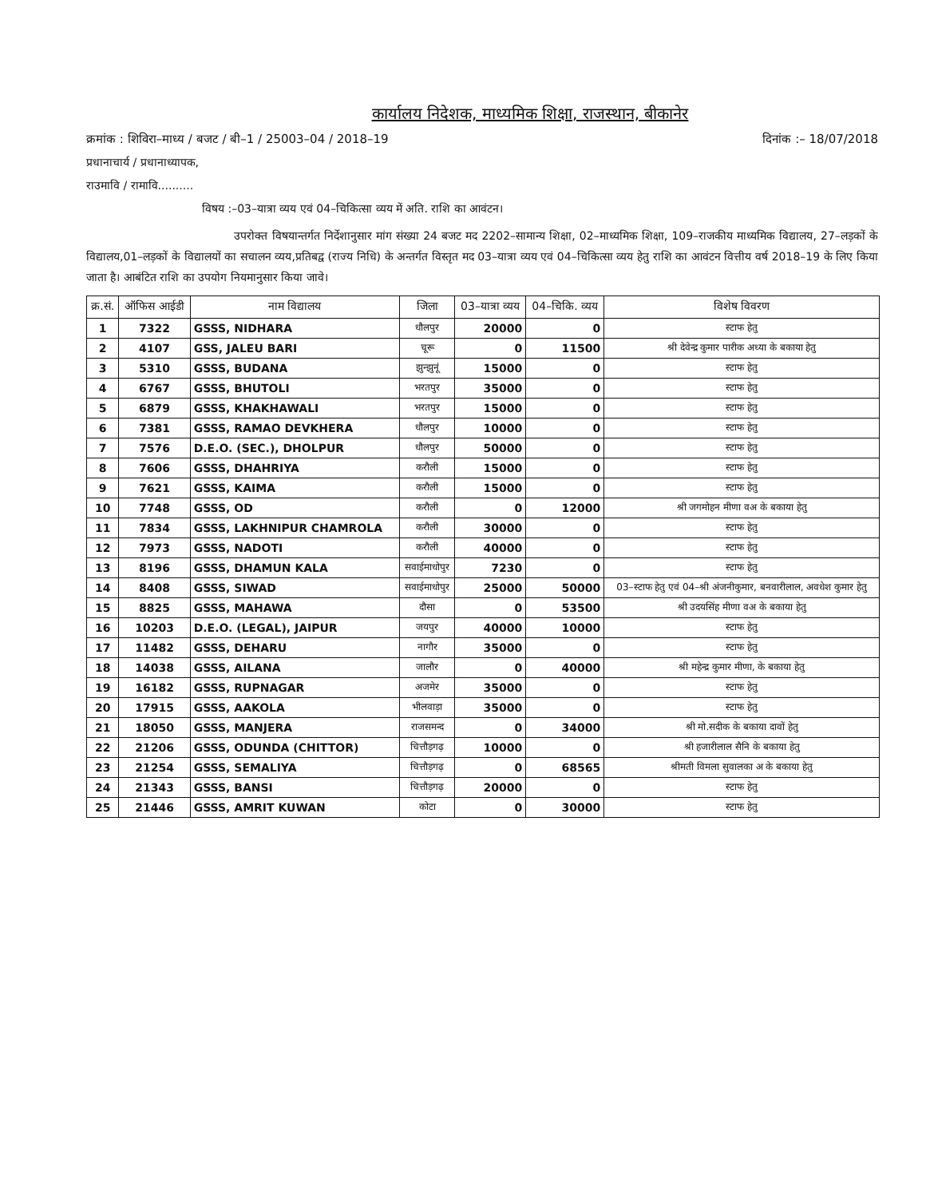कार्यालय निदेशक, माध्यमिक शिक्षा, राजस्थान, बीकानेर
क्रमांक : शिविरा–माध्य / बजट / बी–1 / 25003–04 / 2018–19 दिनांक :– 18/07/2018
प्रधानाचार्य / प्रधानाध्यापक,
राउमावि / रामावि..........
विषय :–03–यात्रा व्यय एवं 04–चिकित्सा व्यय में अति. राशि का आवंटन।
उपरोक्त विषयान्तर्गत निर्देशानुसार मांग संख्या 24 बजट मद 2202–सामान्य शिक्षा, 02–माध्यमिक शिक्षा, 109–राजकीय माध्यमिक विद्यालय, 27–लड़कों के विद्यालय,01–लड़कों के विद्यालयों का सचालन व्यय,प्रतिबद्व (राज्य निधि) के अन्तर्गत विस्तृत मद 03–यात्रा व्यय एवं 04–चिकित्सा व्यय हेतु राशि का आवंटन वित्तीय वर्ष 2018–19 के लिए किया जाता है। आबंटित राशि का उपयोग नियमानुसार किया जावे।
| क्र.सं. | ऑफिस आईडी | नाम विद्यालय | जिला | 03–यात्रा व्यय | 04–चिकि. व्यय | विशेष विवरण |
| --- | --- | --- | --- | --- | --- | --- |
| 1 | 7322 | GSSS, NIDHARA | धौलपुर | 20000 | 0 | स्टाफ हेतु |
| 2 | 4107 | GSS, JALEU BARI | चूरू | 0 | 11500 | श्री देवेन्द्र कुमार पारीक अध्या के बकाया हेतु |
| 3 | 5310 | GSSS, BUDANA | झुन्झुनूं | 15000 | 0 | स्टाफ हेतु |
| 4 | 6767 | GSSS, BHUTOLI | भरतपुर | 35000 | 0 | स्टाफ हेतु |
| 5 | 6879 | GSSS, KHAKHAWALI | भरतपुर | 15000 | 0 | स्टाफ हेतु |
| 6 | 7381 | GSSS, RAMAO DEVKHERA | धौलपुर | 10000 | 0 | स्टाफ हेतु |
| 7 | 7576 | D.E.O. (SEC.), DHOLPUR | धौलपुर | 50000 | 0 | स्टाफ हेतु |
| 8 | 7606 | GSSS, DHAHRIYA | करौली | 15000 | 0 | स्टाफ हेतु |
| 9 | 7621 | GSSS, KAIMA | करौली | 15000 | 0 | स्टाफ हेतु |
| 10 | 7748 | GSSS, OD | करौली | 0 | 12000 | श्री जगमोहन मीणा वअ के बकाया हेतु |
| 11 | 7834 | GSSS, LAKHNIPUR CHAMROLA | करौली | 30000 | 0 | स्टाफ हेतु |
| 12 | 7973 | GSSS, NADOTI | करौली | 40000 | 0 | स्टाफ हेतु |
| 13 | 8196 | GSSS, DHAMUN KALA | सवाईमाधोपुर | 7230 | 0 | स्टाफ हेतु |
| 14 | 8408 | GSSS, SIWAD | सवाईमाधोपुर | 25000 | 50000 | 03–स्टाफ हेतु एवं 04–श्री अंजनीकुमार, बनवारीलाल, अवधेश कुमार हेतु |
| 15 | 8825 | GSSS, MAHAWA | दौसा | 0 | 53500 | श्री उदयसिंह मीणा वअ के बकाया हेतु |
| 16 | 10203 | D.E.O. (LEGAL), JAIPUR | जयपुर | 40000 | 10000 | स्टाफ हेतु |
| 17 | 11482 | GSSS, DEHARU | नागौर | 35000 | 0 | स्टाफ हेतु |
| 18 | 14038 | GSSS, AILANA | जालौर | 0 | 40000 | श्री महेन्द्र कुमार मीणा, के बकाया हेतु |
| 19 | 16182 | GSSS, RUPNAGAR | अजमेर | 35000 | 0 | स्टाफ हेतु |
| 20 | 17915 | GSSS, AAKOLA | भीलवाड़ा | 35000 | 0 | स्टाफ हेतु |
| 21 | 18050 | GSSS, MANJERA | राजसमन्द | 0 | 34000 | श्री मो.सदीक के बकाया दावों हेतु |
| 22 | 21206 | GSSS, ODUNDA (CHITTOR) | चित्तौड़गढ़ | 10000 | 0 | श्री हजारीलाल सैनि के बकाया हेतु |
| 23 | 21254 | GSSS, SEMALIYA | चित्तौड़गढ़ | 0 | 68565 | श्रीमती विमला सुवालका अ के बकाया हेतु |
| 24 | 21343 | GSSS, BANSI | चित्तौड़गढ़ | 20000 | 0 | स्टाफ हेतु |
| 25 | 21446 | GSSS, AMRIT KUWAN | कोटा | 0 | 30000 | स्टाफ हेतु |